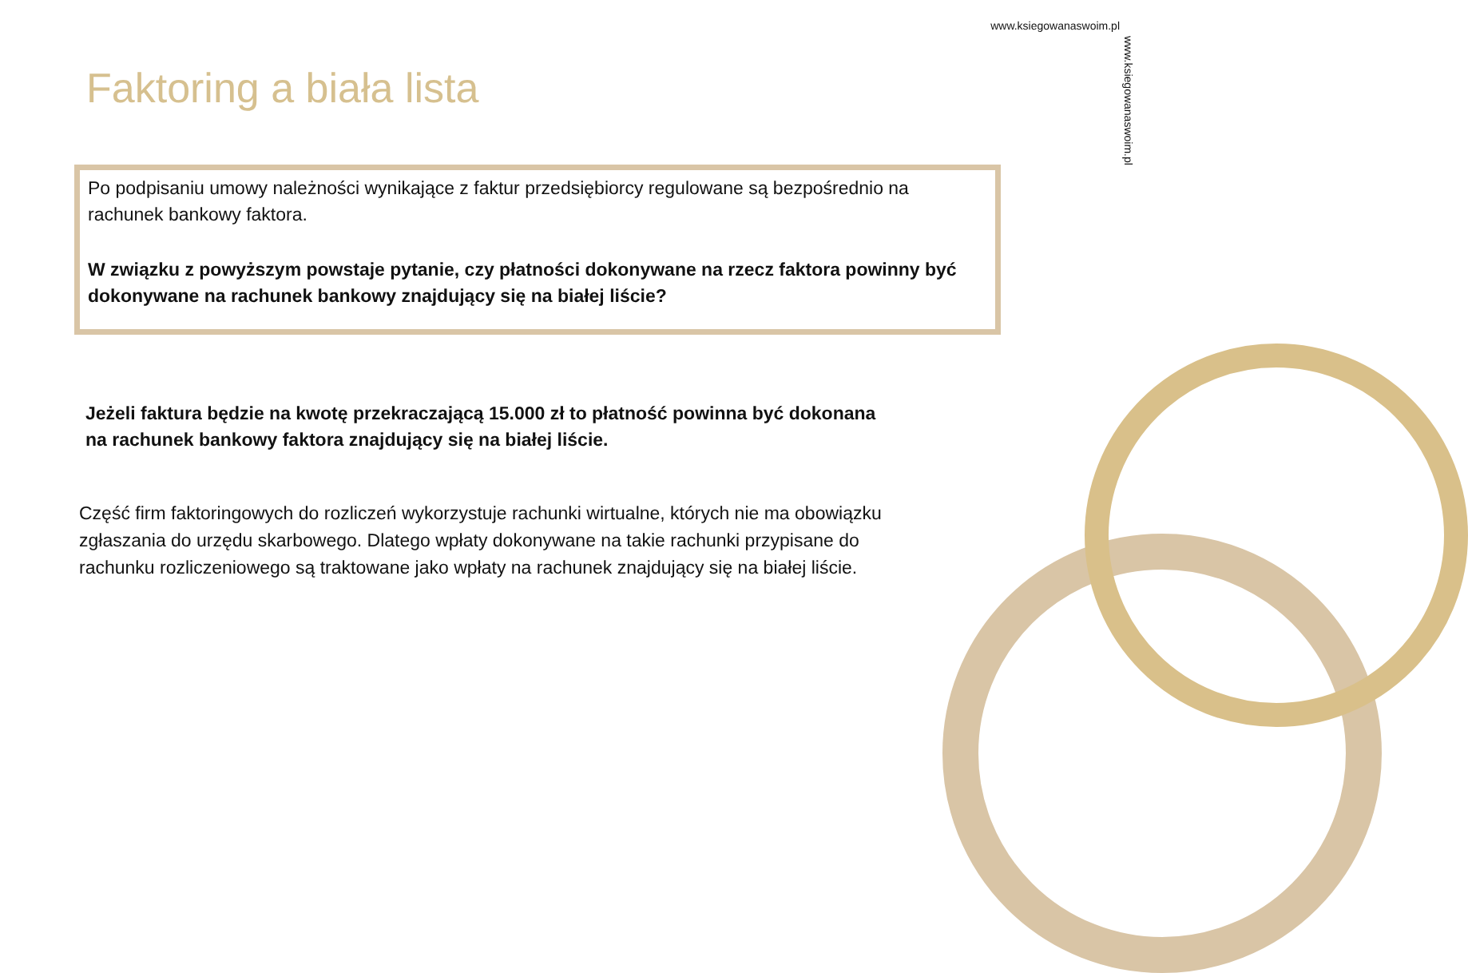www.ksiegowanaswoim.pl
www.ksiegowanaswoim.pl
Faktoring a biała lista
Po podpisaniu umowy należności wynikające z faktur przedsiębiorcy regulowane są bezpośrednio na rachunek bankowy faktora.
W związku z powyższym powstaje pytanie, czy płatności dokonywane na rzecz faktora powinny być dokonywane na rachunek bankowy znajdujący się na białej liście?
Jeżeli faktura będzie na kwotę przekraczającą 15.000 zł to płatność powinna być dokonana na rachunek bankowy faktora znajdujący się na białej liście.
Część firm faktoringowych do rozliczeń wykorzystuje rachunki wirtualne, których nie ma obowiązku zgłaszania do urzędu skarbowego. Dlatego wpłaty dokonywane na takie rachunki przypisane do rachunku rozliczeniowego są traktowane jako wpłaty na rachunek znajdujący się na białej liście.